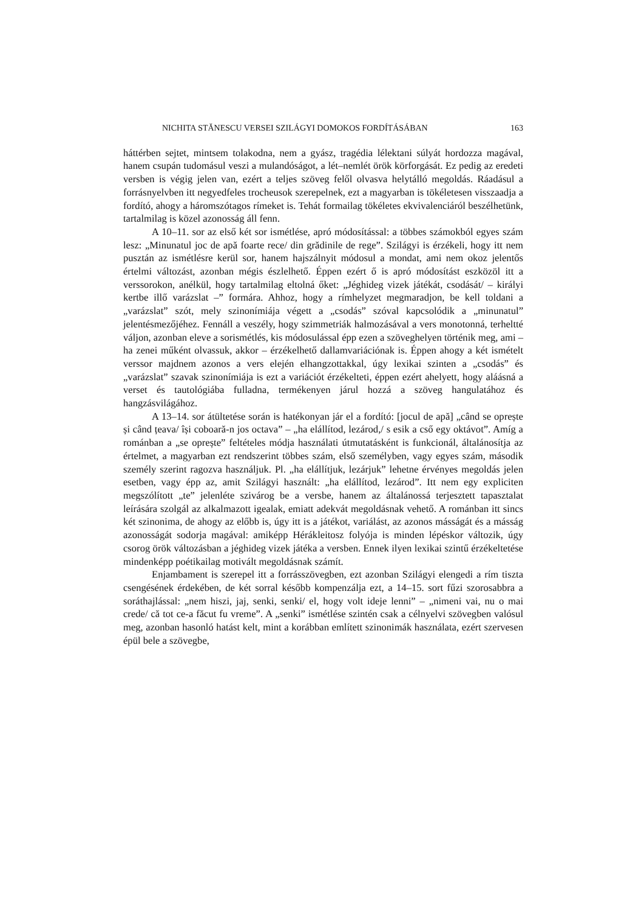NICHITA STĂNESCU VERSEI SZILÁGYI DOMOKOS FORDÍTÁSÁBAN 163
háttérben sejtet, mintsem tolakodna, nem a gyász, tragédia lélektani súlyát hordozza magával, hanem csupán tudomásul veszi a mulandóságot, a lét–nemlét örök körforgását. Ez pedig az eredeti versben is végig jelen van, ezért a teljes szöveg felől olvasva helytálló megoldás. Ráadásul a forrásnyelvben itt negyedfeles trocheusok szerepelnek, ezt a magyarban is tökéletesen visszaadja a fordító, ahogy a háromszótagos rímeket is. Tehát formailag tökéletes ekvivalenciáról beszélhetünk, tartalmilag is közel azonosság áll fenn.
A 10–11. sor az első két sor ismétlése, apró módosítással: a többes számokból egyes szám lesz: „Minunatul joc de apă foarte rece/ din grădinile de rege”. Szilágyi is érzékeli, hogy itt nem pusztán az ismétlésre kerül sor, hanem hajszálnyit módosul a mondat, ami nem okoz jelentős értelmi változást, azonban mégis észlelhető. Éppen ezért ő is apró módosítást eszközöl itt a verssorokon, anélkül, hogy tartalmilag eltolná őket: „Jéghideg vizek játékát, csodását/ – királyi kertbe illő varázslat –” formára. Ahhoz, hogy a rímhelyzet megmaradjon, be kell toldani a „varázslat” szót, mely szinonímiája végett a „csodás” szóval kapcsolódik a „minunatul” jelentésmezőjéhez. Fennáll a veszély, hogy szimmetriák halmozásával a vers monotonná, terheltté váljon, azonban eleve a sorismétlés, kis módosulással épp ezen a szöveghelyen történik meg, ami – ha zenei műként olvassuk, akkor – érzékelhető dallamvariációnak is. Éppen ahogy a két ismételt verssor majdnem azonos a vers elején elhangzottakkal, úgy lexikai szinten a „csodás” és „varázslat” szavak szinonímiája is ezt a variációt érzékelteti, éppen ezért ahelyett, hogy aláásná a verset és tautológiába fulladna, termékenyen járul hozzá a szöveg hangulatához és hangzásvilágához.
A 13–14. sor átültetése során is hatékonyan jár el a fordító: [jocul de apă] „când se oprește și când țeava/ își coboară-n jos octava” – „ha elállítod, lezárod,/ s esik a cső egy oktávot”. Amíg a románban a „se oprește” feltételes módja használati útmutatásként is funkcionál, általánosítja az értelmet, a magyarban ezt rendszerint többes szám, első személyben, vagy egyes szám, második személy szerint ragozva használjuk. Pl. „ha elállítjuk, lezárjuk” lehetne érvényes megoldás jelen esetben, vagy épp az, amit Szilágyi használt: „ha elállítod, lezárod”. Itt nem egy expliciten megszólított „te” jelenléte szivárog be a versbe, hanem az általánossá terjesztett tapasztalat leírására szolgál az alkalmazott igealak, emiatt adekvát megoldásnak vehető. A románban itt sincs két szinonima, de ahogy az előbb is, úgy itt is a játékot, variálást, az azonos másságát és a másság azonosságát sodorja magával: amiképp Hérákleitosz folyója is minden lépéskor változik, úgy csorog örök változásban a jéghideg vizek játéka a versben. Ennek ilyen lexikai szintű érzékeltetése mindenképp poétikailag motivált megoldásnak számít.
Enjambament is szerepel itt a forrásszövegben, ezt azonban Szilágyi elengedi a rím tiszta csengésének érdekében, de két sorral később kompenzálja ezt, a 14–15. sort fűzi szorosabbra a soráthajlással: „nem hiszi, jaj, senki, senki/ el, hogy volt ideje lenni” – „nimeni vai, nu o mai crede/ că tot ce-a făcut fu vreme”. A „senki” ismétlése szintén csak a célnyelvi szövegben valósul meg, azonban hasonló hatást kelt, mint a korábban említett szinonimák használata, ezért szervesen épül bele a szövegbe,